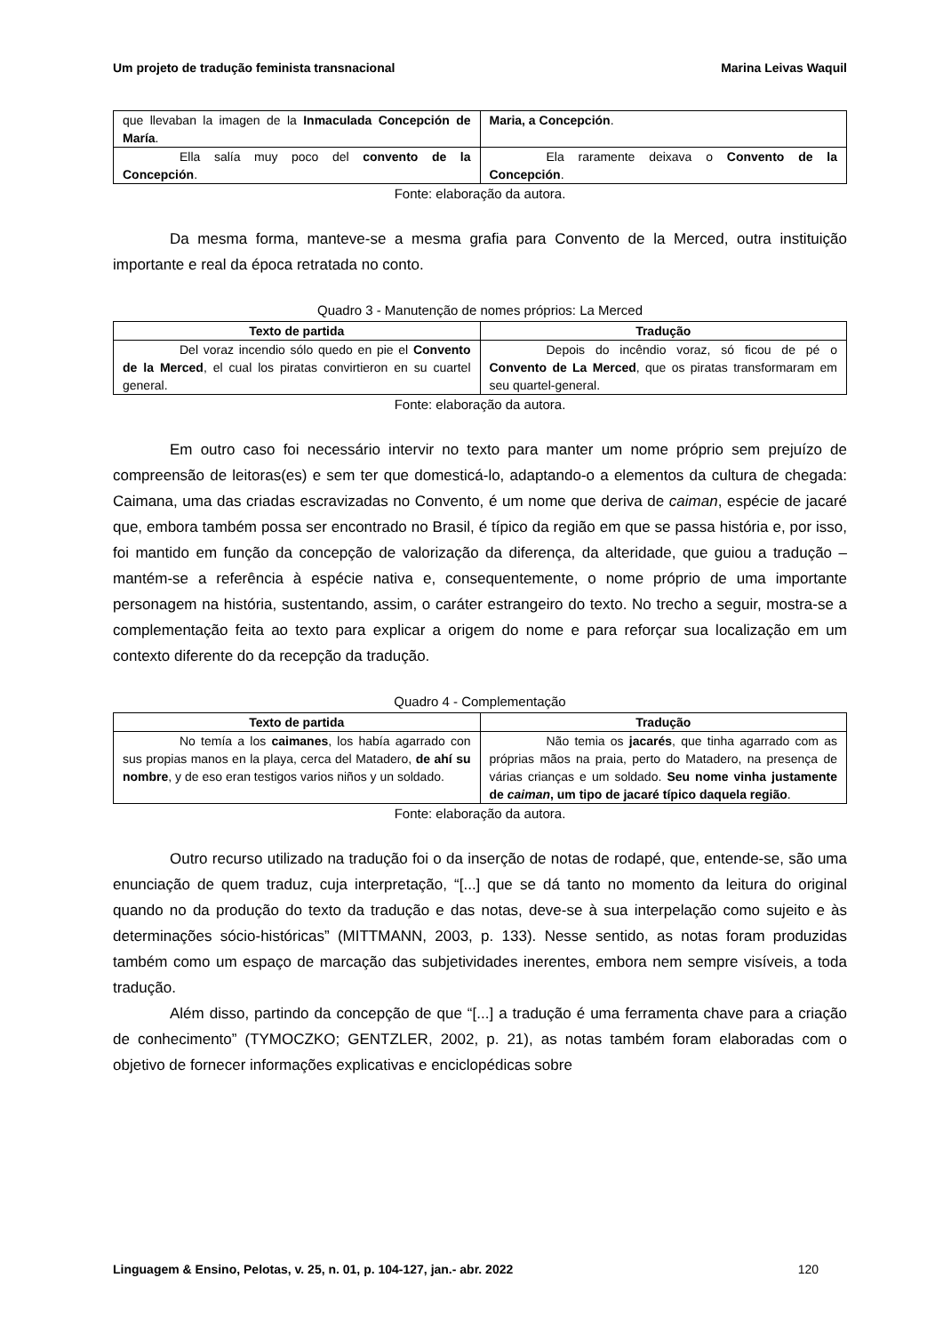Um projeto de tradução feminista transnacional Marina Leivas Waquil
| que llevaban la imagen de la Inmaculada Concepción de María . | Maria, a Concepción . |
| Ella salía muy poco del convento de la Concepción . | Ela raramente deixava o Convento de la Concepción . |
Fonte: elaboração da autora.
Da mesma forma, manteve-se a mesma grafia para Convento de la Merced, outra instituição importante e real da época retratada no conto.
Quadro 3 - Manutenção de nomes próprios: La Merced
| Texto de partida | Tradução |
| --- | --- |
| Del voraz incendio sólo quedo en pie el Convento de la Merced , el cual los piratas convirtieron en su cuartel general. | Depois do incêndio voraz, só ficou de pé o Convento de La Merced , que os piratas transformaram em seu quartel-general. |
Fonte: elaboração da autora.
Em outro caso foi necessário intervir no texto para manter um nome próprio sem prejuízo de compreensão de leitoras(es) e sem ter que domesticá-lo, adaptando-o a elementos da cultura de chegada: Caimana, uma das criadas escravizadas no Convento, é um nome que deriva de caiman, espécie de jacaré que, embora também possa ser encontrado no Brasil, é típico da região em que se passa história e, por isso, foi mantido em função da concepção de valorização da diferença, da alteridade, que guiou a tradução – mantém-se a referência à espécie nativa e, consequentemente, o nome próprio de uma importante personagem na história, sustentando, assim, o caráter estrangeiro do texto. No trecho a seguir, mostra-se a complementação feita ao texto para explicar a origem do nome e para reforçar sua localização em um contexto diferente do da recepção da tradução.
Quadro 4 - Complementação
| Texto de partida | Tradução |
| --- | --- |
| No temía a los caimanes , los había agarrado con sus propias manos en la playa, cerca del Matadero, de ahí su nombre , y de eso eran testigos varios niños y un soldado. | Não temia os jacarés , que tinha agarrado com as próprias mãos na praia, perto do Matadero, na presença de várias crianças e um soldado. Seu nome vinha justamente de caiman , um tipo de jacaré típico daquela região . |
Fonte: elaboração da autora.
Outro recurso utilizado na tradução foi o da inserção de notas de rodapé, que, entende-se, são uma enunciação de quem traduz, cuja interpretação, “[...] que se dá tanto no momento da leitura do original quando no da produção do texto da tradução e das notas, deve-se à sua interpelação como sujeito e às determinações sócio-históricas” (MITTMANN, 2003, p. 133). Nesse sentido, as notas foram produzidas também como um espaço de marcação das subjetividades inerentes, embora nem sempre visíveis, a toda tradução.
Além disso, partindo da concepção de que “[...] a tradução é uma ferramenta chave para a criação de conhecimento” (TYMOCZKO; GENTZLER, 2002, p. 21), as notas também foram elaboradas com o objetivo de fornecer informações explicativas e enciclopédicas sobre
Linguagem & Ensino, Pelotas, v. 25, n. 01, p. 104-127, jan.- abr. 2022 120